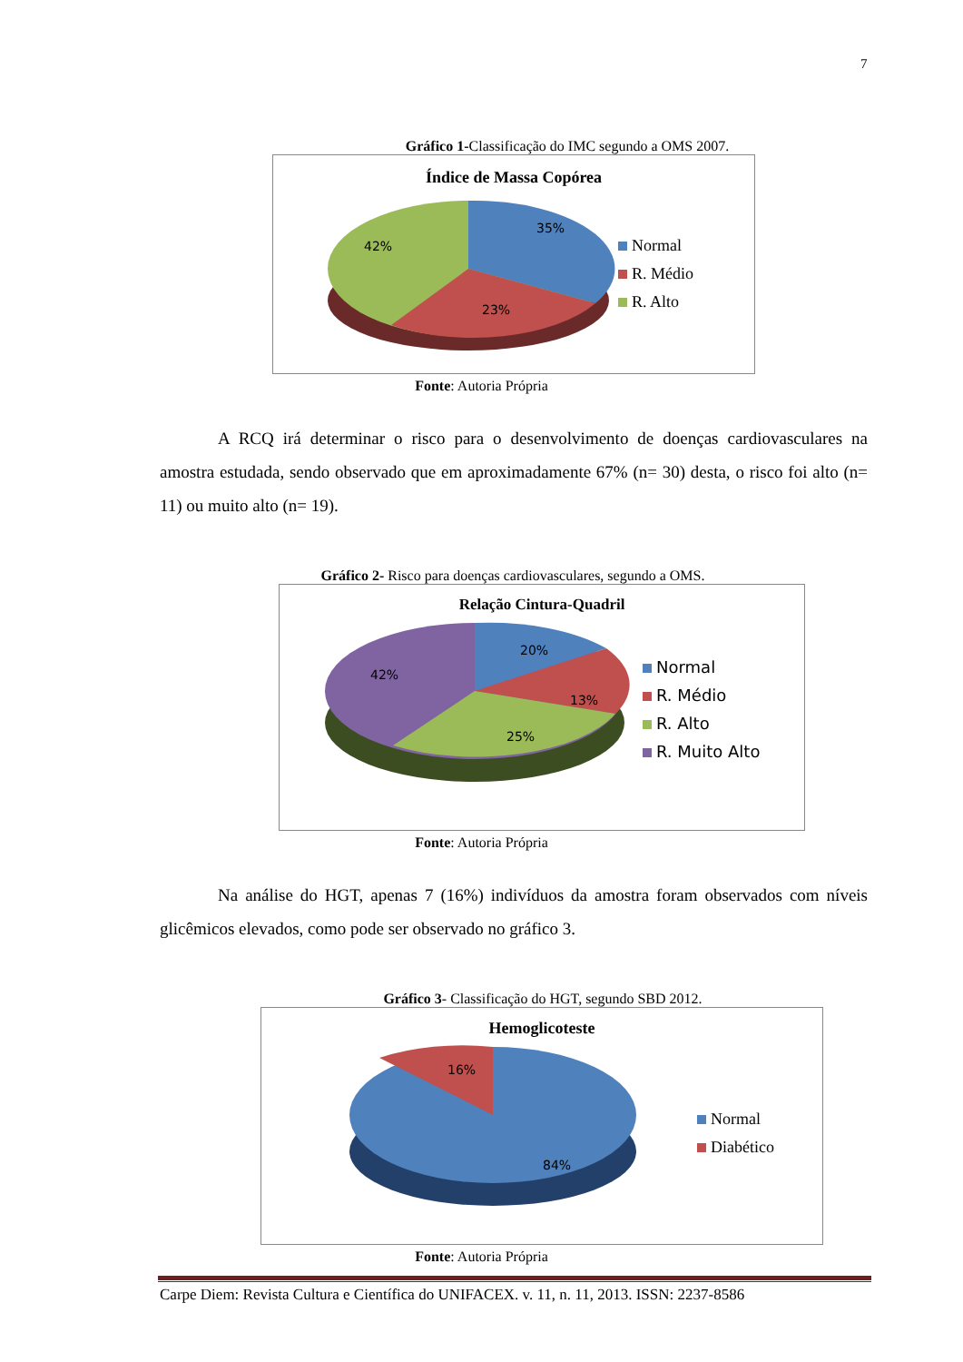7
Gráfico 1-Classificação do IMC segundo a OMS 2007.
Índice de Massa Copórea
35%
23%
42%
Normal
R. Médio
R. Alto
Fonte: Autoria Própria
A RCQ irá determinar o risco para o desenvolvimento de doenças cardiovasculares na amostra estudada, sendo observado que em aproximadamente 67% (n= 30) desta, o risco foi alto (n= 11) ou muito alto (n= 19).
Gráfico 2- Risco para doenças cardiovasculares, segundo a OMS.
Relação Cintura-Quadril
20%
13%
25%
42%
Normal
R. Médio
R. Alto
R. Muito Alto
Fonte: Autoria Própria
Na análise do HGT, apenas 7 (16%) indivíduos da amostra foram observados com níveis glicêmicos elevados, como pode ser observado no gráfico 3.
Gráfico 3- Classificação do HGT, segundo SBD 2012.
Hemoglicoteste
16%
84%
Normal
Diabético
Fonte: Autoria Própria
Carpe Diem: Revista Cultura e Científica do UNIFACEX. v. 11, n. 11, 2013. ISSN: 2237-8586